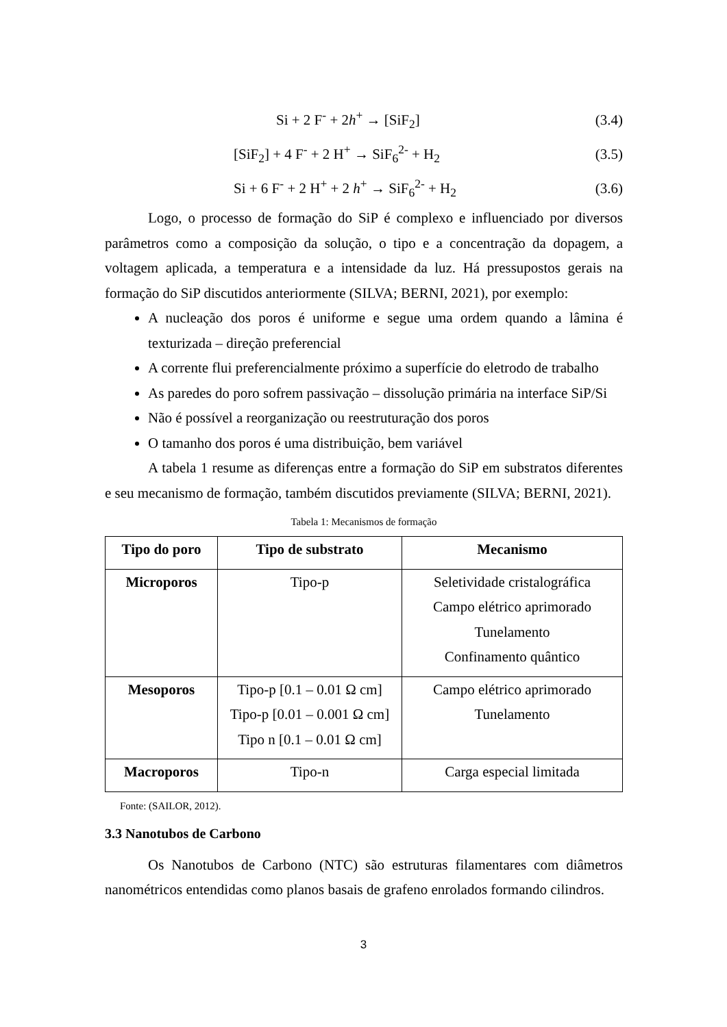Si + 2 F<sup>-</sup> + 2h<sup>+</sup> → [SiF<sub>2</sub>] (3.4)
[SiF<sub>2</sub>] + 4 F<sup>-</sup> + 2 H<sup>+</sup> → SiF<sub>6</sub><sup>2-</sup> + H<sub>2</sub> (3.5)
Si + 6 F<sup>-</sup> + 2 H<sup>+</sup> + 2 h<sup>+</sup> → SiF<sub>6</sub><sup>2-</sup> + H<sub>2</sub> (3.6)
Logo, o processo de formação do SiP é complexo e influenciado por diversos parâmetros como a composição da solução, o tipo e a concentração da dopagem, a voltagem aplicada, a temperatura e a intensidade da luz. Há pressupostos gerais na formação do SiP discutidos anteriormente (SILVA; BERNI, 2021), por exemplo:
A nucleação dos poros é uniforme e segue uma ordem quando a lâmina é texturizada – direção preferencial
A corrente flui preferencialmente próximo a superfície do eletrodo de trabalho
As paredes do poro sofrem passivação – dissolução primária na interface SiP/Si
Não é possível a reorganização ou reestruturação dos poros
O tamanho dos poros é uma distribuição, bem variável
A tabela 1 resume as diferenças entre a formação do SiP em substratos diferentes e seu mecanismo de formação, também discutidos previamente (SILVA; BERNI, 2021).
Tabela 1: Mecanismos de formação
| Tipo do poro | Tipo de substrato | Mecanismo |
| --- | --- | --- |
| Microporos | Tipo-p | Seletividade cristalográfica Campo elétrico aprimorado Tunelamento Confinamento quântico |
| Mesoporos | Tipo-p [0.1 – 0.01 Ω cm] Tipo-p [0.01 – 0.001 Ω cm] Tipo n [0.1 – 0.01 Ω cm] | Campo elétrico aprimorado Tunelamento |
| Macroporos | Tipo-n | Carga especial limitada |
Fonte: (SAILOR, 2012).
3.3 Nanotubos de Carbono
Os Nanotubos de Carbono (NTC) são estruturas filamentares com diâmetros nanométricos entendidas como planos basais de grafeno enrolados formando cilindros.
3